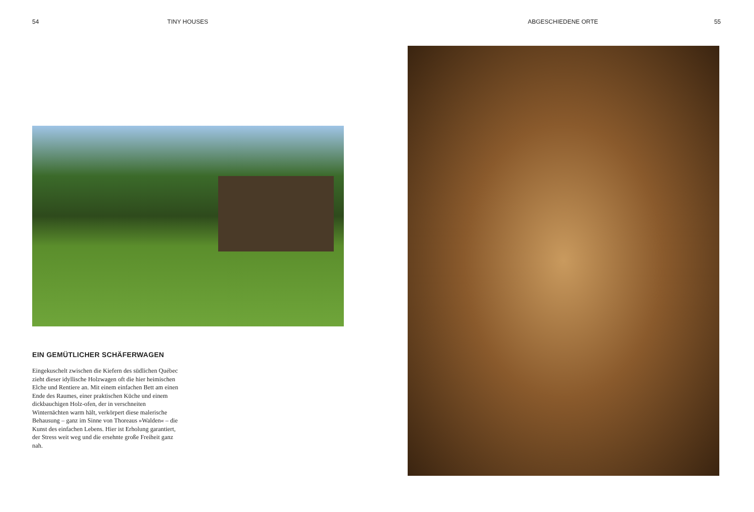54 TINY HOUSES
EIN GEMÜTLICHER SCHÄFERWAGEN
Eingekuschelt zwischen die Kiefern des südlichen Québec zieht dieser idyllische Holzwagen oft die hier heimischen Elche und Rentiere an. Mit einem einfachen Bett am einen Ende des Raumes, einer praktischen Küche und einem dickbauchigen Holz-ofen, der in verschneiten Winternächten warm hält, verkörpert diese malerische Behausung – ganz im Sinne von Thoreaus »Walden« – die Kunst des einfachen Lebens. Hier ist Erholung garantiert, der Stress weit weg und die ersehnte große Freiheit ganz nah.
ABGESCHIEDENE ORTE 55